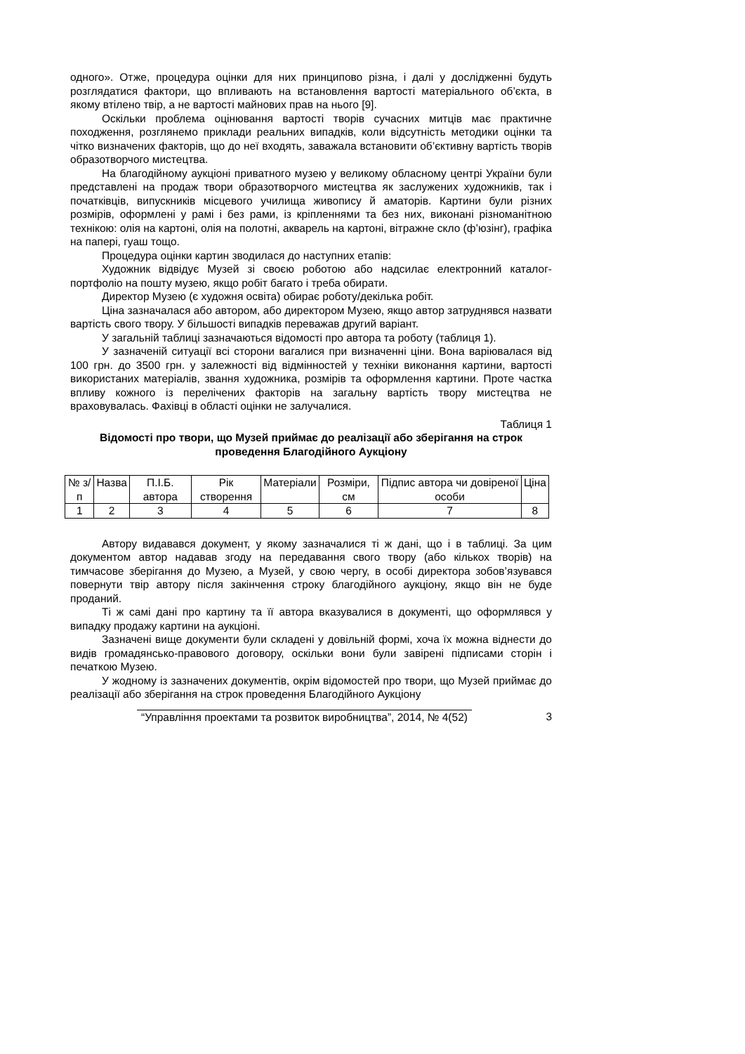одного». Отже, процедура оцінки для них принципово різна, і далі у дослідженні будуть розглядатися фактори, що впливають на встановлення вартості матеріального об’єкта, в якому втілено твір, а не вартості майнових прав на нього [9].
Оскільки проблема оцінювання вартості творів сучасних митців має практичне походження, розглянемо приклади реальних випадків, коли відсутність методики оцінки та чітко визначених факторів, що до неї входять, заважала встановити об’єктивну вартість творів образотворчого мистецтва.
На благодійному аукціоні приватного музею у великому обласному центрі України були представлені на продаж твори образотворчого мистецтва як заслужених художників, так і початківців, випускників місцевого училища живопису й аматорів. Картини були різних розмірів, оформлені у рамі і без рами, із кріпленнями та без них, виконані різноманітною технікою: олія на картоні, олія на полотні, акварель на картоні, вітражне скло (ф’юзінг), графіка на папері, гуаш тощо.
Процедура оцінки картин зводилася до наступних етапів:
Художник відвідує Музей зі своєю роботою або надсилає електронний каталог-портфоліо на пошту музею, якщо робіт багато і треба обирати.
Директор Музею (є художня освіта) обирає роботу/декілька робіт.
Ціна зазначалася або автором, або директором Музею, якщо автор затруднявся назвати вартість свого твору. У більшості випадків переважав другий варіант.
У загальній таблиці зазначаються відомості про автора та роботу (таблиця 1).
У зазначеній ситуації всі сторони вагалися при визначенні ціни. Вона варіювалася від 100 грн. до 3500 грн. у залежності від відмінностей у техніки виконання картини, вартості використаних матеріалів, звання художника, розмірів та оформлення картини. Проте частка впливу кожного із перелічених факторів на загальну вартість твору мистецтва не враховувалась. Фахівці в області оцінки не залучалися.
Таблиця 1
Відомості про твори, що Музей приймає до реалізації або зберігання на строк проведення Благодійного Аукціону
| № з/п | Назва | П.І.Б. автора | Рік створення | Матеріали | Розміри, см | Підпис автора чи довіреної особи | Ціна |
| 1 | 2 | 3 | 4 | 5 | 6 | 7 | 8 |
Автору видавався документ, у якому зазначалися ті ж дані, що і в таблиці. За цим документом автор надавав згоду на передавання свого твору (або кількох творів) на тимчасове зберігання до Музею, а Музей, у свою чергу, в особі директора зобов’язувався повернути твір автору після закінчення строку благодійного аукціону, якщо він не буде проданий.
Ті ж самі дані про картину та її автора вказувалися в документі, що оформлявся у випадку продажу картини на аукціоні.
Зазначені вище документи були складені у довільній формі, хоча їх можна віднести до видів громадянсько-правового договору, оскільки вони були завірені підписами сторін і печаткою Музею.
У жодному із зазначених документів, окрім відомостей про твори, що Музей приймає до реалізації або зберігання на строк проведення Благодійного Аукціону
“Управління проектами та розвиток виробництва”, 2014, № 4(52) 3